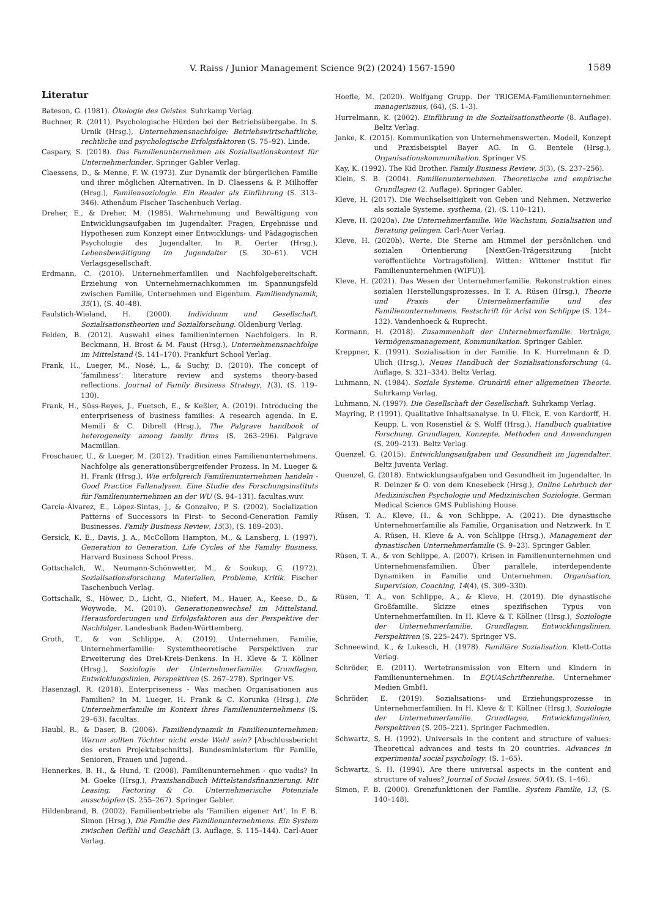V. Raiss / Junior Management Science 9(2) (2024) 1567-1590 1589
Literatur
Bateson, G. (1981). Ökologie des Geistes. Suhrkamp Verlag.
Buchner, R. (2011). Psychologische Hürden bei der Betriebsübergabe. In S. Urnik (Hrsg.), Unternehmensnachfolge: Betriebswirtschaftliche, rechtliche und psychologische Erfolgsfaktoren (S. 75–92). Linde.
Caspary, S. (2018). Das Familienunternehmen als Sozialisationskontext für Unternehmerkinder. Springer Gabler Verlag.
Claessens, D., & Menne, F. W. (1973). Zur Dynamik der bürgerlichen Familie und ihrer möglichen Alternativen. In D. Claessens & P. Milhoffer (Hrsg.), Familensoziologie. Ein Reader als Einführung (S. 313–346). Athenäum Fischer Taschenbuch Verlag.
Dreher, E., & Dreher, M. (1985). Wahrnehmung und Bewältigung von Entwicklungsaufgaben im Jugendalter. Fragen, Ergebnisse und Hypothesen zum Konzept einer Entwicklungs- und Pädagogischen Psychologie des Jugendalter. In R. Oerter (Hrsg.), Lebensbewältigung im Jugendalter (S. 30–61). VCH Verlagsgesellschaft.
Erdmann, C. (2010). Unternehmerfamilien und Nachfolgebereitschaft. Erziehung von Unternehmernachkommen im Spannungsfeld zwischen Familie, Unternehmen und Eigentum. Familiendynamik, 35(1), (S. 40–48).
Faulstich-Wieland, H. (2000). Individuum und Gesellschaft. Sozialisationstheorien und Sozialforschung. Oldenburg Verlag.
Felden, B. (2012). Auswahl eines familieninternen Nachfolgers. In R. Beckmann, H. Brost & M. Faust (Hrsg.), Unternehmensnachfolge im Mittelstand (S. 141–170). Frankfurt School Verlag.
Frank, H., Lueger, M., Nosé, L., & Suchy, D. (2010). The concept of ’familiness’: literature review and systems theory-based reflections. Journal of Family Business Strategy, 1(3), (S. 119–130).
Frank, H., Süss-Reyes, J., Fuetsch, E., & Keßler, A. (2019). Introducing the enterpriseness of business families: A research agenda. In E. Memili & C. Dibrell (Hrsg.), The Palgrave handbook of heterogeneity among family firms (S. 263–296). Palgrave Macmillan.
Froschauer, U., & Lueger, M. (2012). Tradition eines Familienunternehmens. Nachfolge als generationsübergreifender Prozess. In M. Lueger & H. Frank (Hrsg.), Wie erfolgreich Familienunternehmen handeln - Good Practice Fallanalysen. Eine Studie des Forschungsinstituts für Familienunternehmen an der WU (S. 94–131). facultas.wuv.
García-Álvarez, E., López-Sintas, J., & Gonzalvo, P. S. (2002). Socialization Patterns of Successors in First- to Second-Generation Family Businesses. Family Business Review, 15(3), (S. 189–203).
Gersick, K. E., Davis, J. A., McCollom Hampton, M., & Lansberg, I. (1997). Generation to Generation. Life Cycles of the Familiy Business. Harvard Business School Press.
Gottschalch, W., Neumann-Schönwetter, M., & Soukup, G. (1972). Sozialisationsforschung. Materialien, Probleme, Kritik. Fischer Taschenbuch Verlag.
Gottschalk, S., Höwer, D., Licht, G., Niefert, M., Hauer, A., Keese, D., & Woywode, M. (2010). Generationenwechsel im Mittelstand. Herausforderungen und Erfolgsfaktoren aus der Perspektive der Nachfolger. Landesbank Baden-Württemberg.
Groth, T., & von Schlippe, A. (2019). Unternehmen, Familie, Unternehmerfamilie: Systemtheoretische Perspektiven zur Erweiterung des Drei-Kreis-Denkens. In H. Kleve & T. Köllner (Hrsg.), Soziologie der Unternehmerfamilie. Grundlagen, Entwicklungslinien, Perspektiven (S. 267–278). Springer VS.
Hasenzagl, R. (2018). Enterpriseness - Was machen Organisationen aus Familien? In M. Lueger, H. Frank & C. Korunka (Hrsg.), Die Unternehmerfamilie im Kontext ihres Familienunternehmens (S. 29–63). facultas.
Haubl, R., & Daser, B. (2006). Familiendynamik in Familienunternehmen: Warum sollten Töchter nicht erste Wahl sein? [Abschlussbericht des ersten Projektabschnitts]. Bundesministerium für Familie, Senioren, Frauen und Jugend.
Hennerkes, B. H., & Hund, T. (2008). Familienunternehmen - quo vadis? In M. Goeke (Hrsg.), Praxishandbuch Mittelstandsfinanzierung. Mit Leasing, Factoring & Co. Unternehmerische Potenziale ausschöpfen (S. 255–267). Springer Gabler.
Hildenbrand, B. (2002). Familienbetriebe als ’Familien eigener Art’. In F. B. Simon (Hrsg.), Die Familie des Familienunternehmens. Ein System zwischen Gefühl und Geschäft (3. Auflage, S. 115–144). Carl-Auer Verlag.
Hoefle, M. (2020). Wolfgang Grupp. Der TRIGEMA-Familienunternehmer. managerismus, (64), (S. 1–3).
Hurrelmann, K. (2002). Einführung in die Sozialisationstheorie (8. Auflage). Beltz Verlag.
Janke, K. (2015). Kommunikation von Unternehmenswerten. Modell, Konzept und Praxisbeispiel Bayer AG. In G. Bentele (Hrsg.), Organisationskommunikation. Springer VS.
Kay, K. (1992). The Kid Brother. Family Business Review, 5(3), (S. 237–256).
Klein, S. B. (2004). Familienunternehmen. Theoretische und empirische Grundlagen (2. Auflage). Springer Gabler.
Kleve, H. (2017). Die Wechselseitigkeit von Geben und Nehmen. Netzwerke als soziale Systeme. systhema, (2), (S. 110–121).
Kleve, H. (2020a). Die Unternehmerfamilie. Wie Wachstum, Sozialisation und Beratung gelingen. Carl-Auer Verlag.
Kleve, H. (2020b). Werte. Die Sterne am Himmel der persönlichen und sozialen Orientierung [NextGen-Trägersitzung [nicht veröffentlichte Vortragsfolien]. Witten: Wittener Institut für Familienunternehmen (WIFU)].
Kleve, H. (2021). Das Wesen der Unternehmerfamilie. Rekonstruktion eines sozialen Herstellungsprozesses. In T. A. Rüsen (Hrsg.), Theorie und Praxis der Unternehmerfamilie und des Familienunternehmens. Festschrift für Arist von Schlippe (S. 124–132). Vandenhoeck & Ruprecht.
Kormann, H. (2018). Zusammenhalt der Unternehmerfamilie. Verträge, Vermögensmanagement, Kommunikation. Springer Gabler.
Kreppner, K. (1991). Sozialisation in der Familie. In K. Hurrelmann & D. Ulich (Hrsg.), Neues Handbuch der Sozialisationsforschung (4. Auflage, S. 321–334). Beltz Verlag.
Luhmann, N. (1984). Soziale Systeme. Grundriß einer allgemeinen Theorie. Suhrkamp Verlag.
Luhmann, N. (1997). Die Gesellschaft der Gesellschaft. Suhrkamp Verlag.
Mayring, P. (1991). Qualitative Inhaltsanalyse. In U. Flick, E. von Kardorff, H. Keupp, L. von Rosenstiel & S. Wolff (Hrsg.), Handbuch qualitative Forschung. Grundlagen, Konzepte, Methoden und Anwendungen (S. 209–213). Beltz Verlag.
Quenzel, G. (2015). Entwicklungsaufgaben und Gesundheit im Jugendalter. Beltz Juventa Verlag.
Quenzel, G. (2018). Entwicklungsaufgaben und Gesundheit im Jugendalter. In R. Deinzer & O. von dem Knesebeck (Hrsg.), Online Lehrbuch der Medizinischen Psychologie und Medizinischen Soziologie. German Medical Science GMS Publishing House.
Rüsen, T. A., Kleve, H., & von Schlippe, A. (2021). Die dynastische Unternehmerfamilie als Familie, Organisation und Netzwerk. In T. A. Rüsen, H. Kleve & A. von Schlippe (Hrsg.), Management der dynastischen Unternehmerfamilie (S. 9–23). Springer Gabler.
Rüsen, T. A., & von Schlippe, A. (2007). Krisen in Familienunternehmen und Unternehmensfamilien. Über parallele, interdependente Dynamiken in Familie und Unternehmen. Organisation, Supervision, Coaching, 14(4), (S. 309–330).
Rüsen, T. A., von Schlippe, A., & Kleve, H. (2019). Die dynastische Großfamilie. Skizze eines spezifischen Typus von Unternehmerfamilien. In H. Kleve & T. Köllner (Hrsg.), Soziologie der Unternehmerfamilie. Grundlagen, Entwicklungslinien, Perspektiven (S. 225–247). Springer VS.
Schneewind, K., & Lukesch, H. (1978). Familiäre Sozialisation. Klett-Cotta Verlag.
Schröder, E. (2011). Wertetransmission von Eltern und Kindern in Familienunternehmen. In EQUASchriftenreihe. Unternehmer Medien GmbH.
Schröder, E. (2019). Sozialisations- und Erziehungsprozesse in Unternehmerfamilien. In H. Kleve & T. Köllner (Hrsg.), Soziologie der Unternehmerfamilie. Grundlagen, Entwicklungslinien, Perspektiven (S. 205–221). Springer Fachmedien.
Schwartz, S. H. (1992). Universals in the content and structure of values: Theoretical advances and tests in 20 countries. Advances in experimental social psychology, (S. 1–65).
Schwartz, S. H. (1994). Are there universal aspects in the content and structure of values? Journal of Social Issues, 50(4), (S. 1–46).
Simon, F. B. (2000). Grenzfunktionen der Familie. System Familie, 13, (S. 140–148).